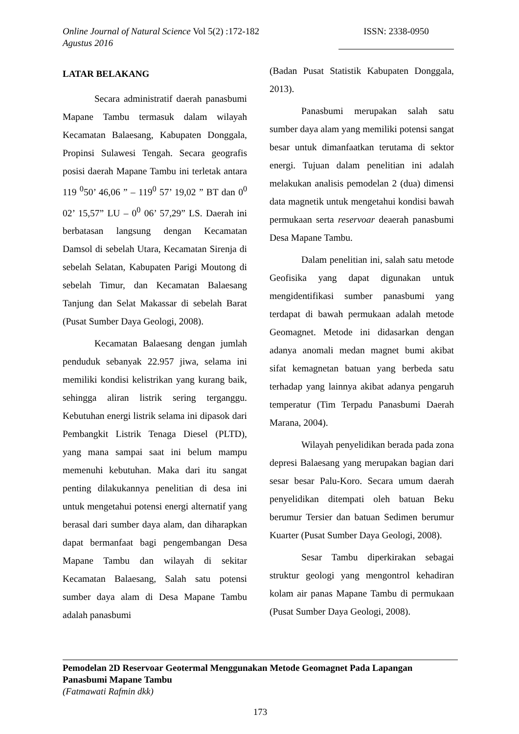Online Journal of Natural Science Vol 5(2) :172-182
Agustus 2016
ISSN: 2338-0950
LATAR BELAKANG
Secara administratif daerah panasbumi Mapane Tambu termasuk dalam wilayah Kecamatan Balaesang, Kabupaten Donggala, Propinsi Sulawesi Tengah. Secara geografis posisi daerah Mapane Tambu ini terletak antara 119 <sup>0</sup>50’ 46,06 ” – 119<sup>0</sup> 57’ 19,02 ” BT dan 0<sup>0</sup> 02’ 15,57” LU – 0<sup>0</sup> 06’ 57,29” LS. Daerah ini berbatasan langsung dengan Kecamatan Damsol di sebelah Utara, Kecamatan Sirenja di sebelah Selatan, Kabupaten Parigi Moutong di sebelah Timur, dan Kecamatan Balaesang Tanjung dan Selat Makassar di sebelah Barat (Pusat Sumber Daya Geologi, 2008).
Kecamatan Balaesang dengan jumlah penduduk sebanyak 22.957 jiwa, selama ini memiliki kondisi kelistrikan yang kurang baik, sehingga aliran listrik sering terganggu. Kebutuhan energi listrik selama ini dipasok dari Pembangkit Listrik Tenaga Diesel (PLTD), yang mana sampai saat ini belum mampu memenuhi kebutuhan. Maka dari itu sangat penting dilakukannya penelitian di desa ini untuk mengetahui potensi energi alternatif yang berasal dari sumber daya alam, dan diharapkan dapat bermanfaat bagi pengembangan Desa Mapane Tambu dan wilayah di sekitar Kecamatan Balaesang, Salah satu potensi sumber daya alam di Desa Mapane Tambu adalah panasbumi
(Badan Pusat Statistik Kabupaten Donggala, 2013).
Panasbumi merupakan salah satu sumber daya alam yang memiliki potensi sangat besar untuk dimanfaatkan terutama di sektor energi. Tujuan dalam penelitian ini adalah melakukan analisis pemodelan 2 (dua) dimensi data magnetik untuk mengetahui kondisi bawah permukaan serta reservoar deaerah panasbumi Desa Mapane Tambu.
Dalam penelitian ini, salah satu metode Geofisika yang dapat digunakan untuk mengidentifikasi sumber panasbumi yang terdapat di bawah permukaan adalah metode Geomagnet. Metode ini didasarkan dengan adanya anomali medan magnet bumi akibat sifat kemagnetan batuan yang berbeda satu terhadap yang lainnya akibat adanya pengaruh temperatur (Tim Terpadu Panasbumi Daerah Marana, 2004).
Wilayah penyelidikan berada pada zona depresi Balaesang yang merupakan bagian dari sesar besar Palu-Koro. Secara umum daerah penyelidikan ditempati oleh batuan Beku berumur Tersier dan batuan Sedimen berumur Kuarter (Pusat Sumber Daya Geologi, 2008).
Sesar Tambu diperkirakan sebagai struktur geologi yang mengontrol kehadiran kolam air panas Mapane Tambu di permukaan (Pusat Sumber Daya Geologi, 2008).
Pemodelan 2D Reservoar Geotermal Menggunakan Metode Geomagnet Pada Lapangan Panasbumi Mapane Tambu
(Fatmawati Rafmin dkk)
173